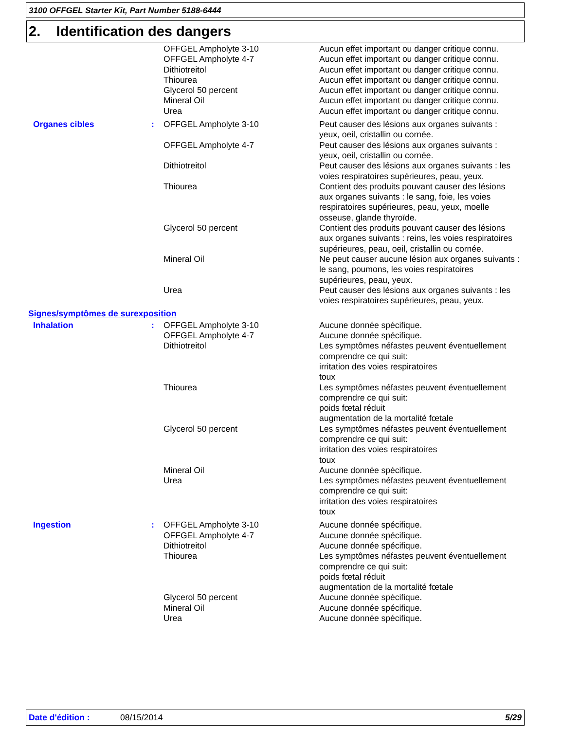3100 OFFGEL Starter Kit, Part Number 5188-6444
2. Identification des dangers
| | | OFFGEL Ampholyte 3-10 | Aucun effet important ou danger critique connu. |
| | | OFFGEL Ampholyte 4-7 | Aucun effet important ou danger critique connu. |
| | | Dithiotreitol | Aucun effet important ou danger critique connu. |
| | | Thiourea | Aucun effet important ou danger critique connu. |
| | | Glycerol 50 percent | Aucun effet important ou danger critique connu. |
| | | Mineral Oil | Aucun effet important ou danger critique connu. |
| | | Urea | Aucun effet important ou danger critique connu. |
| Organes cibles | : | OFFGEL Ampholyte 3-10 | Peut causer des lésions aux organes suivants : yeux, oeil, cristallin ou cornée. |
| | | OFFGEL Ampholyte 4-7 | Peut causer des lésions aux organes suivants : yeux, oeil, cristallin ou cornée. |
| | | Dithiotreitol | Peut causer des lésions aux organes suivants : les voies respiratoires supérieures, peau, yeux. |
| | | Thiourea | Contient des produits pouvant causer des lésions aux organes suivants : le sang, foie, les voies respiratoires supérieures, peau, yeux, moelle osseuse, glande thyroïde. |
| | | Glycerol 50 percent | Contient des produits pouvant causer des lésions aux organes suivants : reins, les voies respiratoires supérieures, peau, oeil, cristallin ou cornée. |
| | | Mineral Oil | Ne peut causer aucune lésion aux organes suivants : le sang, poumons, les voies respiratoires supérieures, peau, yeux. |
| | | Urea | Peut causer des lésions aux organes suivants : les voies respiratoires supérieures, peau, yeux. |
| Signes/symptômes de surexposition | | | |
| Inhalation | : | OFFGEL Ampholyte 3-10 | Aucune donnée spécifique. |
| | | OFFGEL Ampholyte 4-7 | Aucune donnée spécifique. |
| | | Dithiotreitol | Les symptômes néfastes peuvent éventuellement comprendre ce qui suit: irritation des voies respiratoires toux |
| | | Thiourea | Les symptômes néfastes peuvent éventuellement comprendre ce qui suit: poids fœtal réduit augmentation de la mortalité fœtale |
| | | Glycerol 50 percent | Les symptômes néfastes peuvent éventuellement comprendre ce qui suit: irritation des voies respiratoires toux |
| | | Mineral Oil | Aucune donnée spécifique. |
| | | Urea | Les symptômes néfastes peuvent éventuellement comprendre ce qui suit: irritation des voies respiratoires toux |
| Ingestion | : | OFFGEL Ampholyte 3-10 | Aucune donnée spécifique. |
| | | OFFGEL Ampholyte 4-7 | Aucune donnée spécifique. |
| | | Dithiotreitol | Aucune donnée spécifique. |
| | | Thiourea | Les symptômes néfastes peuvent éventuellement comprendre ce qui suit: poids fœtal réduit augmentation de la mortalité fœtale |
| | | Glycerol 50 percent | Aucune donnée spécifique. |
| | | Mineral Oil | Aucune donnée spécifique. |
| | | Urea | Aucune donnée spécifique. |
Date d'édition : 08/15/2014 5/29